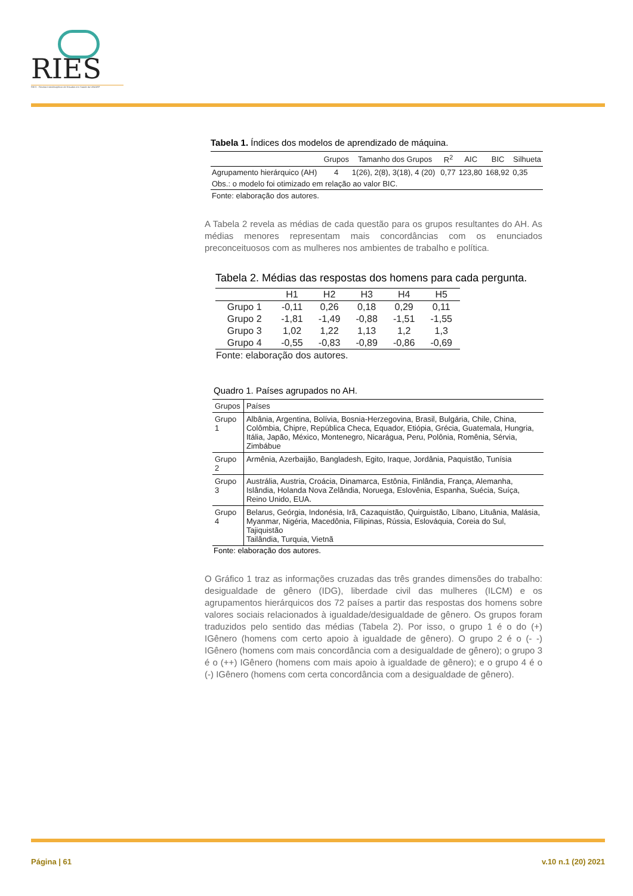RIES
RIES · Revista Interdisciplinar de Estudos em Saúde da UNIARP
Tabela 1. Índices dos modelos de aprendizado de máquina.
| | Grupos | Tamanho dos Grupos | R<sup>2</sup> | AIC | BIC | Silhueta |
| --- | --- | --- | --- | --- | --- | --- |
| Agrupamento hierárquico (AH) | 4 | 1(26), 2(8), 3(18), 4 (20) | 0,77 | 123,80 | 168,92 | 0,35 |
| Obs.: o modelo foi otimizado em relação ao valor BIC. | | | | | | |
| Fonte: elaboração dos autores. | | | | | | |
A Tabela 2 revela as médias de cada questão para os grupos resultantes do AH. As médias menores representam mais concordâncias com os enunciados preconceituosos com as mulheres nos ambientes de trabalho e política.
Tabela 2. Médias das respostas dos homens para cada pergunta.
| | H1 | H2 | H3 | H4 | H5 |
| --- | --- | --- | --- | --- | --- |
| Grupo 1 | -0,11 | 0,26 | 0,18 | 0,29 | 0,11 |
| Grupo 2 | -1,81 | -1,49 | -0,88 | -1,51 | -1,55 |
| Grupo 3 | 1,02 | 1,22 | 1,13 | 1,2 | 1,3 |
| Grupo 4 | -0,55 | -0,83 | -0,89 | -0,86 | -0,69 |
| Fonte: elaboração dos autores. | | | | | |
Quadro 1. Países agrupados no AH.
| Grupos | Países |
| --- | --- |
| Grupo 1 | Albânia, Argentina, Bolívia, Bosnia-Herzegovina, Brasil, Bulgária, Chile, China, Colômbia, Chipre, República Checa, Equador, Etiópia, Grécia, Guatemala, Hungria, Itália, Japão, México, Montenegro, Nicarágua, Peru, Polônia, Romênia, Sérvia, Zimbábue |
| Grupo 2 | Armênia, Azerbaijão, Bangladesh, Egito, Iraque, Jordânia, Paquistão, Tunísia |
| Grupo 3 | Austrália, Austria, Croácia, Dinamarca, Estônia, Finlândia, França, Alemanha, Islândia, Holanda Nova Zelândia, Noruega, Eslovênia, Espanha, Suécia, Suíça, Reino Unido, EUA. |
| Grupo 4 | Belarus, Geórgia, Indonésia, Irã, Cazaquistão, Quirguistão, Líbano, Lituânia, Malásia, Myanmar, Nigéria, Macedônia, Filipinas, Rússia, Eslováquia, Coreia do Sul, Tajiquistão Tailândia, Turquia, Vietnã |
Fonte: elaboração dos autores.
O Gráfico 1 traz as informações cruzadas das três grandes dimensões do trabalho: desigualdade de gênero (IDG), liberdade civil das mulheres (ILCM) e os agrupamentos hierárquicos dos 72 países a partir das respostas dos homens sobre valores sociais relacionados à igualdade/desigualdade de gênero. Os grupos foram traduzidos pelo sentido das médias (Tabela 2). Por isso, o grupo 1 é o do (+) IGênero (homens com certo apoio à igualdade de gênero). O grupo 2 é o (- -) IGênero (homens com mais concordância com a desigualdade de gênero); o grupo 3 é o (++) IGênero (homens com mais apoio à igualdade de gênero); e o grupo 4 é o (-) IGênero (homens com certa concordância com a desigualdade de gênero).
Página | 61 v.10 n.1 (20) 2021